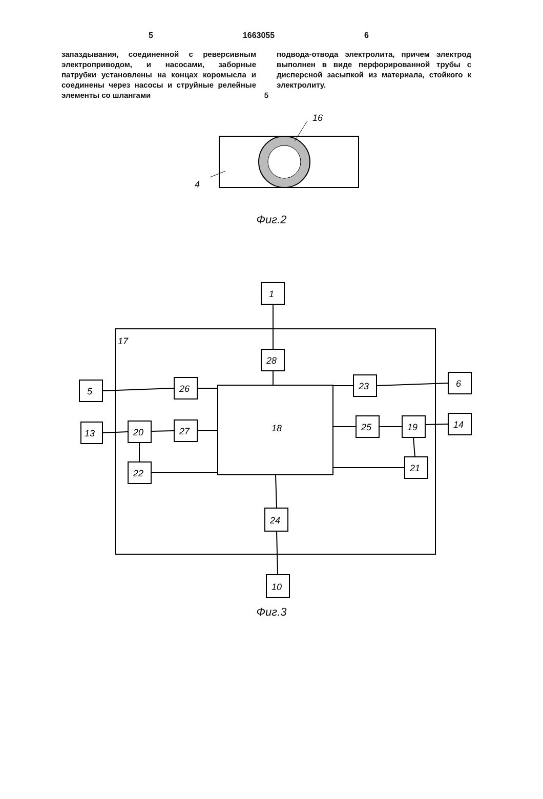5 1663055 6
запаздывания, соединенной с реверсивным электроприводом, и насосами, заборные патрубки установлены на концах коромысла и соединены через насосы и струйные релейные элементы со шлангами
5
подвода-отвода электролита, причем электрод выполнен в виде перфорированной трубы с дисперсной засыпкой из материала, стойкого к электролиту.
16
4
Фиг.2
17
18
1
28
5
26
23
6
13
20
27
25
19
14
22
21
24
10
Фиг.3